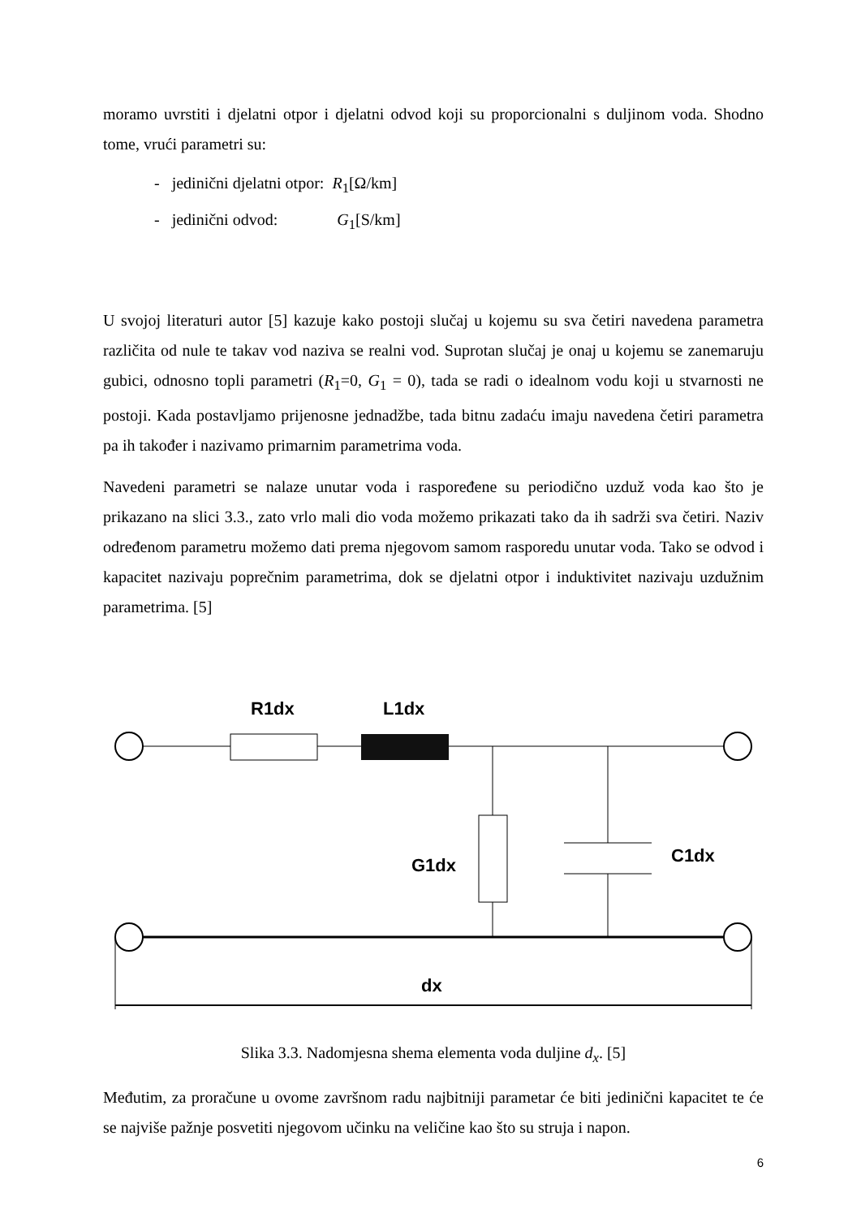moramo uvrstiti i djelatni otpor i djelatni odvod koji su proporcionalni s duljinom voda. Shodno tome, vrući parametri su:
- jedinični djelatni otpor: R<sub>1</sub>[Ω/km]
- jedinični odvod: G<sub>1</sub>[S/km]
U svojoj literaturi autor [5] kazuje kako postoji slučaj u kojemu su sva četiri navedena parametra različita od nule te takav vod naziva se realni vod. Suprotan slučaj je onaj u kojemu se zanemaruju gubici, odnosno topli parametri (R<sub>1</sub>=0, G<sub>1</sub> = 0), tada se radi o idealnom vodu koji u stvarnosti ne postoji. Kada postavljamo prijenosne jednadžbe, tada bitnu zadaću imaju navedena četiri parametra pa ih također i nazivamo primarnim parametrima voda.
Navedeni parametri se nalaze unutar voda i raspoređene su periodično uzduž voda kao što je prikazano na slici 3.3., zato vrlo mali dio voda možemo prikazati tako da ih sadrži sva četiri. Naziv određenom parametru možemo dati prema njegovom samom rasporedu unutar voda. Tako se odvod i kapacitet nazivaju poprečnim parametrima, dok se djelatni otpor i induktivitet nazivaju uzdužnim parametrima. [5]
R1dx
L1dx
G1dx
C1dx
dx
Slika 3.3. Nadomjesna shema elementa voda duljine d<sub>x</sub>. [5]
Međutim, za proračune u ovome završnom radu najbitniji parametar će biti jedinični kapacitet te će se najviše pažnje posvetiti njegovom učinku na veličine kao što su struja i napon.
6